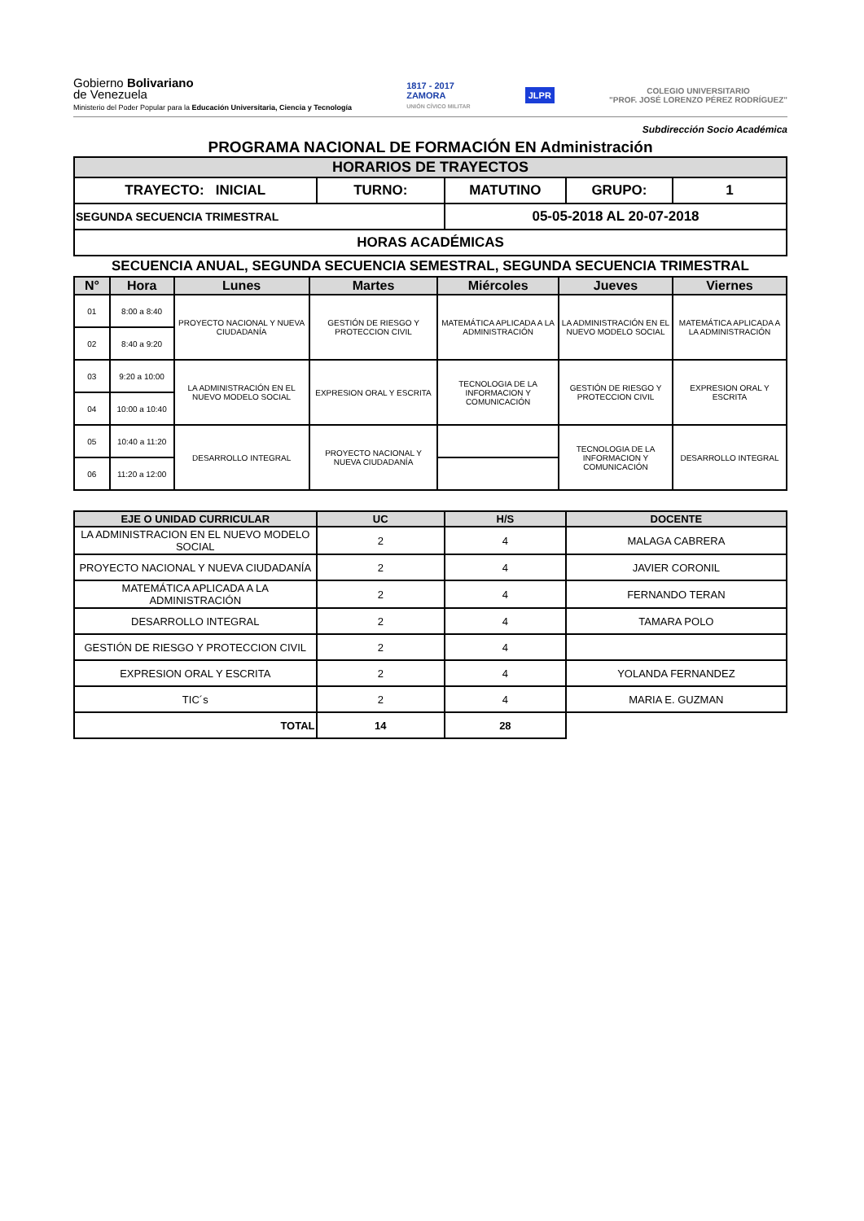Gobierno Bolivariano
de Venezuela
Ministerio del Poder Popular para la Educación Universitaria, Ciencia y Tecnología
1817 - 2017
ZAMORA
UNIÓN CÍVICO MILITAR
JLPR
COLEGIO UNIVERSITARIO
"PROF. JOSÉ LORENZO PÉREZ RODRÍGUEZ"
Subdirección Socio Académica
PROGRAMA NACIONAL DE FORMACIÓN EN Administración
| HORARIOS DE TRAYECTOS | | | | |
| --- | --- | --- | --- | --- |
| TRAYECTO: INICIAL | TURNO: | MATUTINO | GRUPO: | 1 |
| SEGUNDA SECUENCIA TRIMESTRAL | | 05-05-2018 AL 20-07-2018 | | |
| HORAS ACADÉMICAS | | | | |
SECUENCIA ANUAL, SEGUNDA SECUENCIA SEMESTRAL, SEGUNDA SECUENCIA TRIMESTRAL
| N° | Hora | Lunes | Martes | Miércoles | Jueves | Viernes |
| --- | --- | --- | --- | --- | --- | --- |
| 01 | 8:00 a 8:40 | PROYECTO NACIONAL Y NUEVA CIUDADANÍA | GESTIÓN DE RIESGO Y PROTECCION CIVIL | MATEMÁTICA APLICADA A LA ADMINISTRACIÓN | LA ADMINISTRACIÓN EN EL NUEVO MODELO SOCIAL | MATEMÁTICA APLICADA A LA ADMINISTRACIÓN |
| 02 | 8:40 a 9:20 | | | | | |
| 03 | 9:20 a 10:00 | LA ADMINISTRACIÓN EN EL NUEVO MODELO SOCIAL | EXPRESION ORAL Y ESCRITA | TECNOLOGIA DE LA INFORMACION Y COMUNICACIÓN | GESTIÓN DE RIESGO Y PROTECCION CIVIL | EXPRESION ORAL Y ESCRITA |
| 04 | 10:00 a 10:40 | | | | | |
| 05 | 10:40 a 11:20 | DESARROLLO INTEGRAL | PROYECTO NACIONAL Y NUEVA CIUDADANÍA | | TECNOLOGIA DE LA INFORMACION Y COMUNICACIÓN | DESARROLLO INTEGRAL |
| 06 | 11:20 a 12:00 | | | | | |
| EJE O UNIDAD CURRICULAR | UC | H/S | DOCENTE |
| --- | --- | --- | --- |
| LA ADMINISTRACION EN EL NUEVO MODELO SOCIAL | 2 | 4 | MALAGA CABRERA |
| PROYECTO NACIONAL Y NUEVA CIUDADANÍA | 2 | 4 | JAVIER CORONIL |
| MATEMÁTICA APLICADA A LA ADMINISTRACIÓN | 2 | 4 | FERNANDO TERAN |
| DESARROLLO INTEGRAL | 2 | 4 | TAMARA POLO |
| GESTIÓN DE RIESGO Y PROTECCION CIVIL | 2 | 4 | |
| EXPRESION ORAL Y ESCRITA | 2 | 4 | YOLANDA FERNANDEZ |
| TIC´s | 2 | 4 | MARIA E. GUZMAN |
| TOTAL | 14 | 28 | |